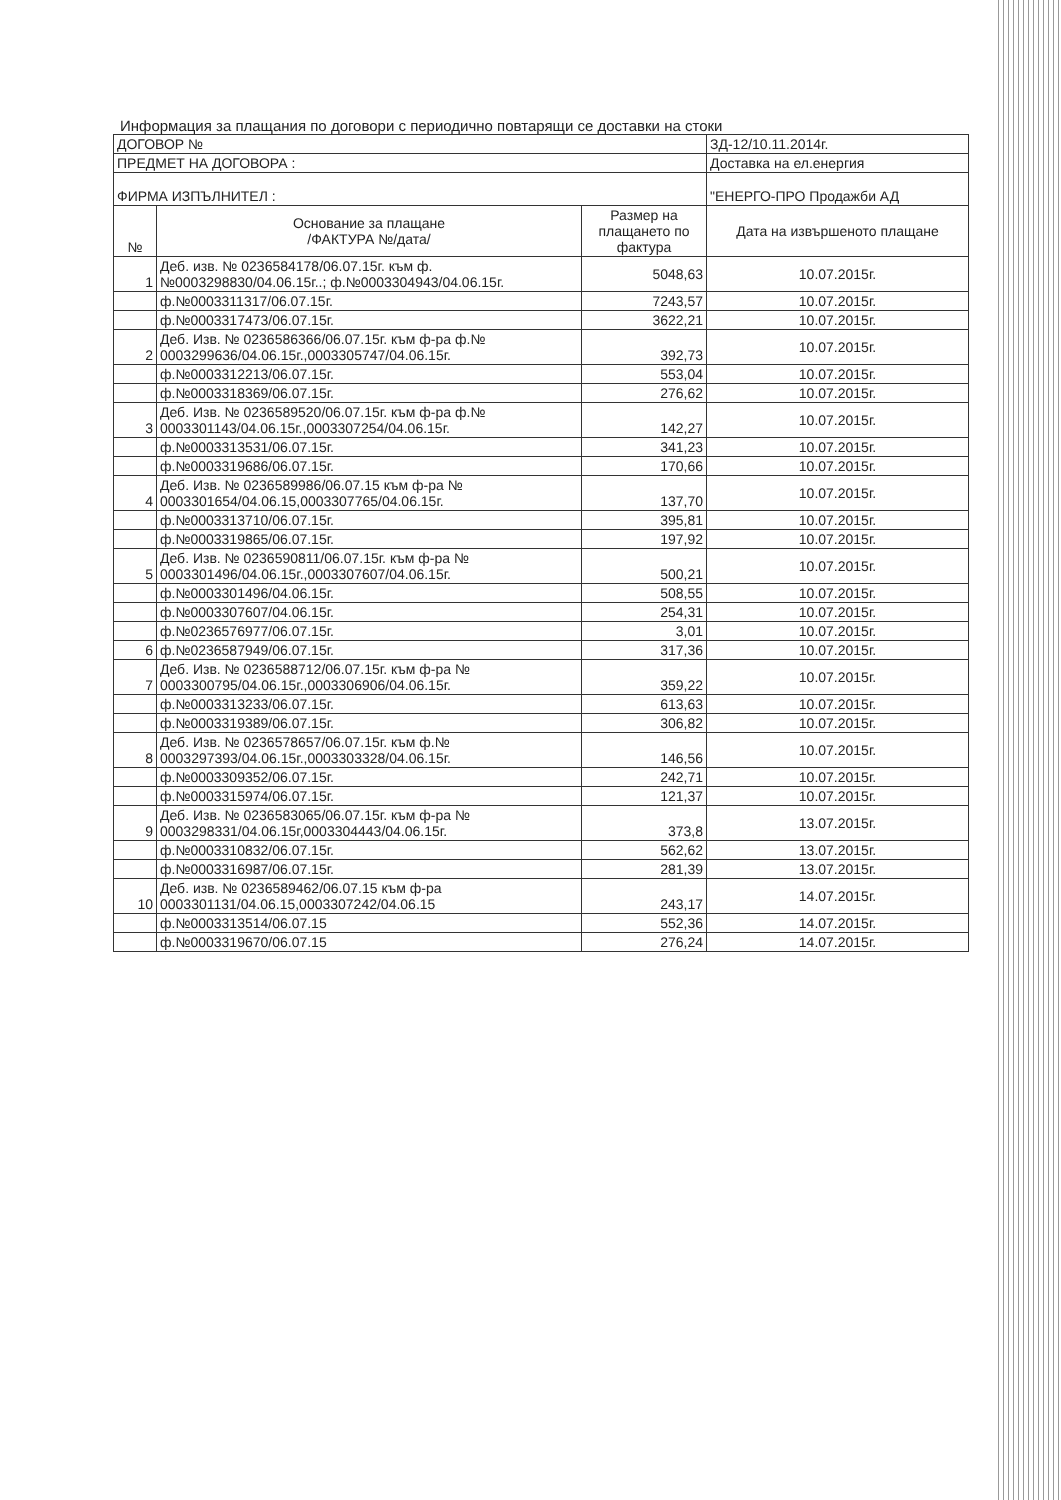Информация за плащания по договори с периодично повтарящи се доставки на стоки
| ДОГОВОР № | | | ЗД-12/10.11.2014г. |
| ПРЕДМЕТ НА ДОГОВОРА : | | | Доставка на ел.енергия |
| ФИРМА ИЗПЪЛНИТЕЛ : | | | "ЕНЕРГО-ПРО Продажби АД |
| № | Основание за плащане /ФАКТУРА №/дата/ | Размер на плащането по фактура | Дата на извършеното плащане |
| 1 | Деб. изв. № 0236584178/06.07.15г. към ф.№0003298830/04.06.15г..; ф.№0003304943/04.06.15г. | 5048,63 | 10.07.2015г. |
| | ф.№0003311317/06.07.15г. | 7243,57 | 10.07.2015г. |
| | ф.№0003317473/06.07.15г. | 3622,21 | 10.07.2015г. |
| 2 | Деб. Изв. № 0236586366/06.07.15г. към ф-ра ф.№ 0003299636/04.06.15г.,0003305747/04.06.15г. | 392,73 | 10.07.2015г. |
| | ф.№0003312213/06.07.15г. | 553,04 | 10.07.2015г. |
| | ф.№0003318369/06.07.15г. | 276,62 | 10.07.2015г. |
| 3 | Деб. Изв. № 0236589520/06.07.15г. към ф-ра ф.№ 0003301143/04.06.15г.,0003307254/04.06.15г. | 142,27 | 10.07.2015г. |
| | ф.№0003313531/06.07.15г. | 341,23 | 10.07.2015г. |
| | ф.№0003319686/06.07.15г. | 170,66 | 10.07.2015г. |
| 4 | Деб. Изв. № 0236589986/06.07.15 към ф-ра № 0003301654/04.06.15,0003307765/04.06.15г. | 137,70 | 10.07.2015г. |
| | ф.№0003313710/06.07.15г. | 395,81 | 10.07.2015г. |
| | ф.№0003319865/06.07.15г. | 197,92 | 10.07.2015г. |
| 5 | Деб. Изв. № 0236590811/06.07.15г. към ф-ра № 0003301496/04.06.15г.,0003307607/04.06.15г. | 500,21 | 10.07.2015г. |
| | ф.№0003301496/04.06.15г. | 508,55 | 10.07.2015г. |
| | ф.№0003307607/04.06.15г. | 254,31 | 10.07.2015г. |
| | ф.№0236576977/06.07.15г. | 3,01 | 10.07.2015г. |
| 6 | ф.№0236587949/06.07.15г. | 317,36 | 10.07.2015г. |
| 7 | Деб. Изв. № 0236588712/06.07.15г. към ф-ра № 0003300795/04.06.15г.,0003306906/04.06.15г. | 359,22 | 10.07.2015г. |
| | ф.№0003313233/06.07.15г. | 613,63 | 10.07.2015г. |
| | ф.№0003319389/06.07.15г. | 306,82 | 10.07.2015г. |
| 8 | Деб. Изв. № 0236578657/06.07.15г. към ф.№ 0003297393/04.06.15г.,0003303328/04.06.15г. | 146,56 | 10.07.2015г. |
| | ф.№0003309352/06.07.15г. | 242,71 | 10.07.2015г. |
| | ф.№0003315974/06.07.15г. | 121,37 | 10.07.2015г. |
| 9 | Деб. Изв. № 0236583065/06.07.15г. към ф-ра № 0003298331/04.06.15г,0003304443/04.06.15г. | 373,8 | 13.07.2015г. |
| | ф.№0003310832/06.07.15г. | 562,62 | 13.07.2015г. |
| | ф.№0003316987/06.07.15г. | 281,39 | 13.07.2015г. |
| 10 | Деб. изв. № 0236589462/06.07.15 към ф-ра 0003301131/04.06.15,0003307242/04.06.15 | 243,17 | 14.07.2015г. |
| | ф.№0003313514/06.07.15 | 552,36 | 14.07.2015г. |
| | ф.№0003319670/06.07.15 | 276,24 | 14.07.2015г. |